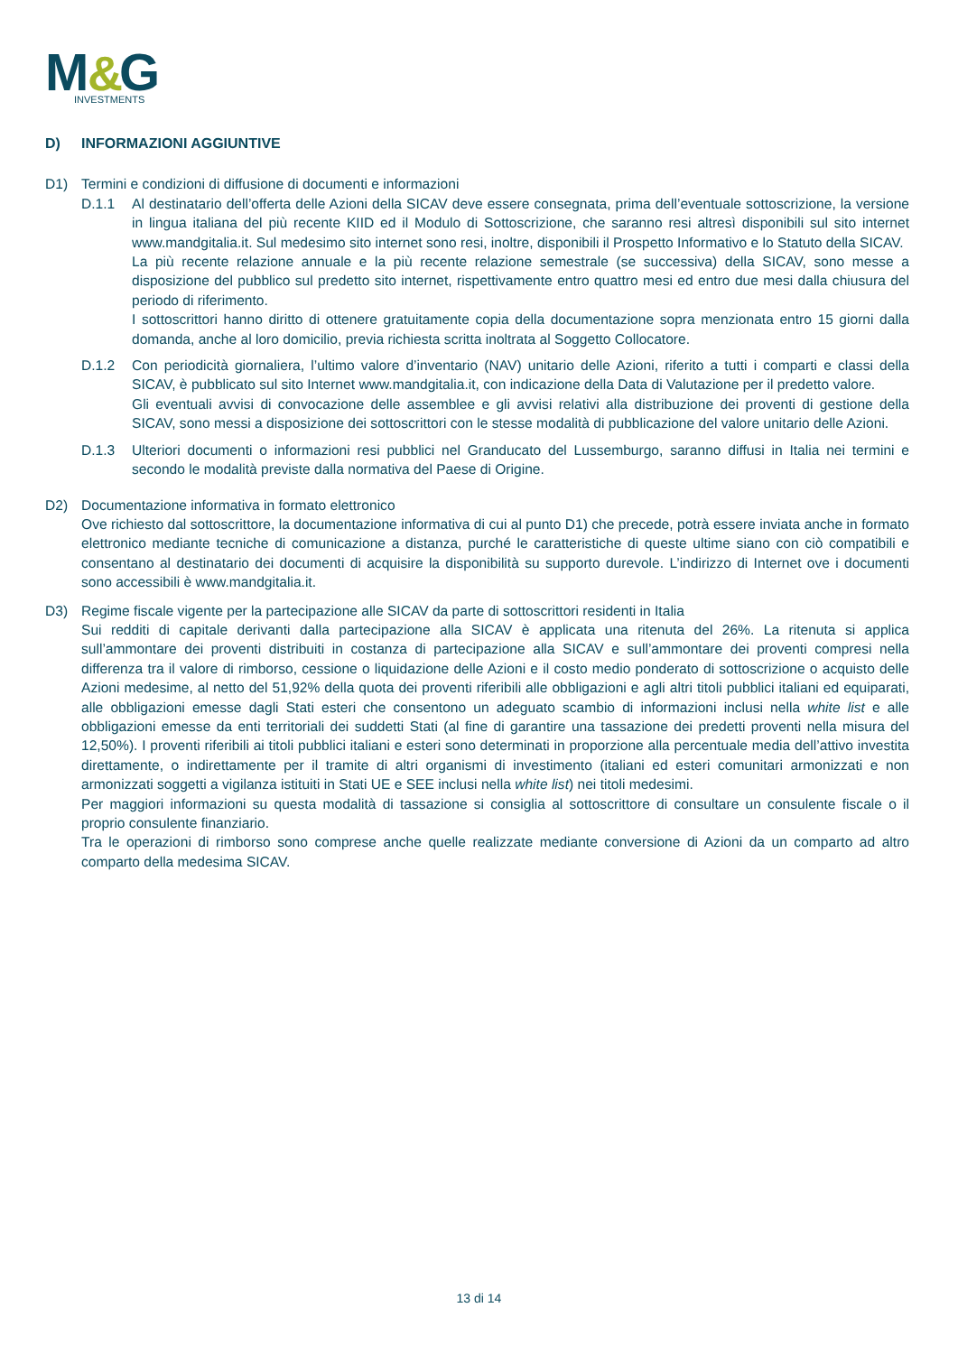M
&
G
INVESTMENTS
D) INFORMAZIONI AGGIUNTIVE
D1) Termini e condizioni di diffusione di documenti e informazioni
D.1.1 Al destinatario dell’offerta delle Azioni della SICAV deve essere consegnata, prima dell’eventuale sottoscrizione, la versione in lingua italiana del più recente KIID ed il Modulo di Sottoscrizione, che saranno resi altresì disponibili sul sito internet www.mandgitalia.it. Sul medesimo sito internet sono resi, inoltre, disponibili il Prospetto Informativo e lo Statuto della SICAV.
La più recente relazione annuale e la più recente relazione semestrale (se successiva) della SICAV, sono messe a disposizione del pubblico sul predetto sito internet, rispettivamente entro quattro mesi ed entro due mesi dalla chiusura del periodo di riferimento.
I sottoscrittori hanno diritto di ottenere gratuitamente copia della documentazione sopra menzionata entro 15 giorni dalla domanda, anche al loro domicilio, previa richiesta scritta inoltrata al Soggetto Collocatore.
D.1.2 Con periodicità giornaliera, l’ultimo valore d’inventario (NAV) unitario delle Azioni, riferito a tutti i comparti e classi della SICAV, è pubblicato sul sito Internet www.mandgitalia.it, con indicazione della Data di Valutazione per il predetto valore.
Gli eventuali avvisi di convocazione delle assemblee e gli avvisi relativi alla distribuzione dei proventi di gestione della SICAV, sono messi a disposizione dei sottoscrittori con le stesse modalità di pubblicazione del valore unitario delle Azioni.
D.1.3 Ulteriori documenti o informazioni resi pubblici nel Granducato del Lussemburgo, saranno diffusi in Italia nei termini e secondo le modalità previste dalla normativa del Paese di Origine.
D2) Documentazione informativa in formato elettronico
Ove richiesto dal sottoscrittore, la documentazione informativa di cui al punto D1) che precede, potrà essere inviata anche in formato elettronico mediante tecniche di comunicazione a distanza, purché le caratteristiche di queste ultime siano con ciò compatibili e consentano al destinatario dei documenti di acquisire la disponibilità su supporto durevole. L’indirizzo di Internet ove i documenti sono accessibili è www.mandgitalia.it.
D3) Regime fiscale vigente per la partecipazione alle SICAV da parte di sottoscrittori residenti in Italia
Sui redditi di capitale derivanti dalla partecipazione alla SICAV è applicata una ritenuta del 26%. La ritenuta si applica sull’ammontare dei proventi distribuiti in costanza di partecipazione alla SICAV e sull’ammontare dei proventi compresi nella differenza tra il valore di rimborso, cessione o liquidazione delle Azioni e il costo medio ponderato di sottoscrizione o acquisto delle Azioni medesime, al netto del 51,92% della quota dei proventi riferibili alle obbligazioni e agli altri titoli pubblici italiani ed equiparati, alle obbligazioni emesse dagli Stati esteri che consentono un adeguato scambio di informazioni inclusi nella white list e alle obbligazioni emesse da enti territoriali dei suddetti Stati (al fine di garantire una tassazione dei predetti proventi nella misura del 12,50%). I proventi riferibili ai titoli pubblici italiani e esteri sono determinati in proporzione alla percentuale media dell’attivo investita direttamente, o indirettamente per il tramite di altri organismi di investimento (italiani ed esteri comunitari armonizzati e non armonizzati soggetti a vigilanza istituiti in Stati UE e SEE inclusi nella white list) nei titoli medesimi.
Per maggiori informazioni su questa modalità di tassazione si consiglia al sottoscrittore di consultare un consulente fiscale o il proprio consulente finanziario.
Tra le operazioni di rimborso sono comprese anche quelle realizzate mediante conversione di Azioni da un comparto ad altro comparto della medesima SICAV.
13 di 14